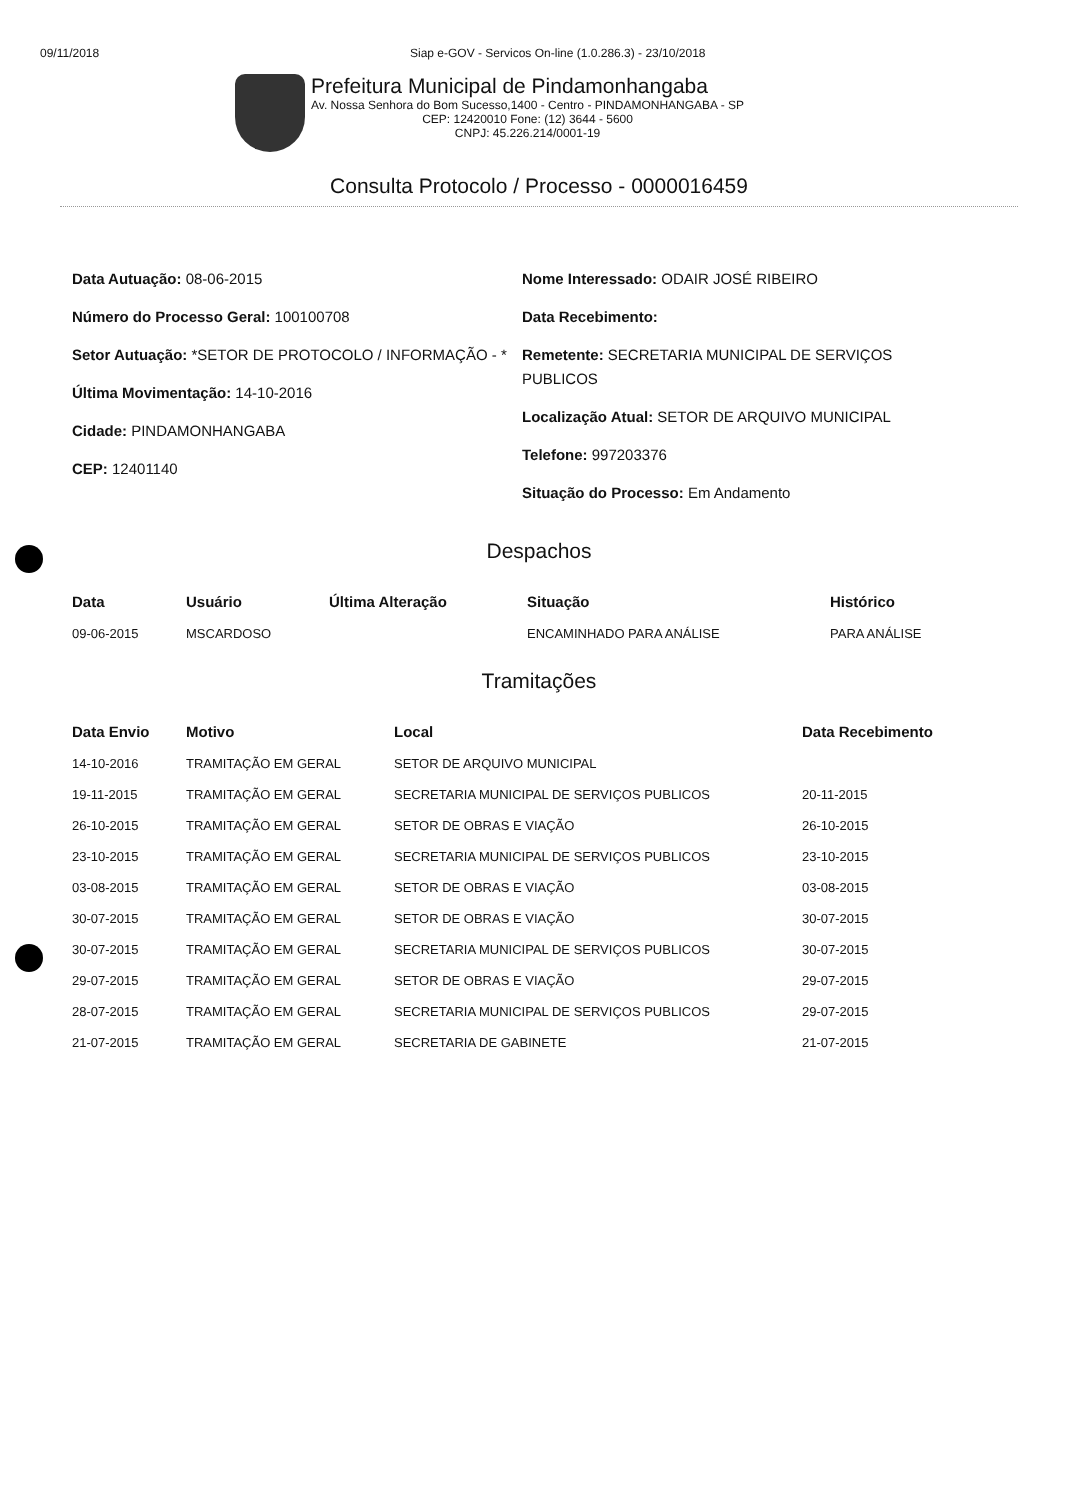09/11/2018 Siap e-GOV - Servicos On-line (1.0.286.3) - 23/10/2018
Prefeitura Municipal de Pindamonhangaba
Av. Nossa Senhora do Bom Sucesso,1400 - Centro - PINDAMONHANGABA - SP
CEP: 12420010 Fone: (12) 3644 - 5600
CNPJ: 45.226.214/0001-19
Consulta Protocolo / Processo - 0000016459
Data Autuação: 08-06-2015
Número do Processo Geral: 100100708
Setor Autuação: *SETOR DE PROTOCOLO / INFORMAÇÃO - *
Última Movimentação: 14-10-2016
Cidade: PINDAMONHANGABA
CEP: 12401140
Nome Interessado: ODAIR JOSÉ RIBEIRO
Data Recebimento:
Remetente: SECRETARIA MUNICIPAL DE SERVIÇOS PUBLICOS
Localização Atual: SETOR DE ARQUIVO MUNICIPAL
Telefone: 997203376
Situação do Processo: Em Andamento
Despachos
| Data | Usuário | Última Alteração | Situação | Histórico |
| --- | --- | --- | --- | --- |
| 09-06-2015 | MSCARDOSO | | ENCAMINHADO PARA ANÁLISE | PARA ANÁLISE |
Tramitações
| Data Envio | Motivo | Local | Data Recebimento |
| --- | --- | --- | --- |
| 14-10-2016 | TRAMITAÇÃO EM GERAL | SETOR DE ARQUIVO MUNICIPAL | |
| 19-11-2015 | TRAMITAÇÃO EM GERAL | SECRETARIA MUNICIPAL DE SERVIÇOS PUBLICOS | 20-11-2015 |
| 26-10-2015 | TRAMITAÇÃO EM GERAL | SETOR DE OBRAS E VIAÇÃO | 26-10-2015 |
| 23-10-2015 | TRAMITAÇÃO EM GERAL | SECRETARIA MUNICIPAL DE SERVIÇOS PUBLICOS | 23-10-2015 |
| 03-08-2015 | TRAMITAÇÃO EM GERAL | SETOR DE OBRAS E VIAÇÃO | 03-08-2015 |
| 30-07-2015 | TRAMITAÇÃO EM GERAL | SETOR DE OBRAS E VIAÇÃO | 30-07-2015 |
| 30-07-2015 | TRAMITAÇÃO EM GERAL | SECRETARIA MUNICIPAL DE SERVIÇOS PUBLICOS | 30-07-2015 |
| 29-07-2015 | TRAMITAÇÃO EM GERAL | SETOR DE OBRAS E VIAÇÃO | 29-07-2015 |
| 28-07-2015 | TRAMITAÇÃO EM GERAL | SECRETARIA MUNICIPAL DE SERVIÇOS PUBLICOS | 29-07-2015 |
| 21-07-2015 | TRAMITAÇÃO EM GERAL | SECRETARIA DE GABINETE | 21-07-2015 |